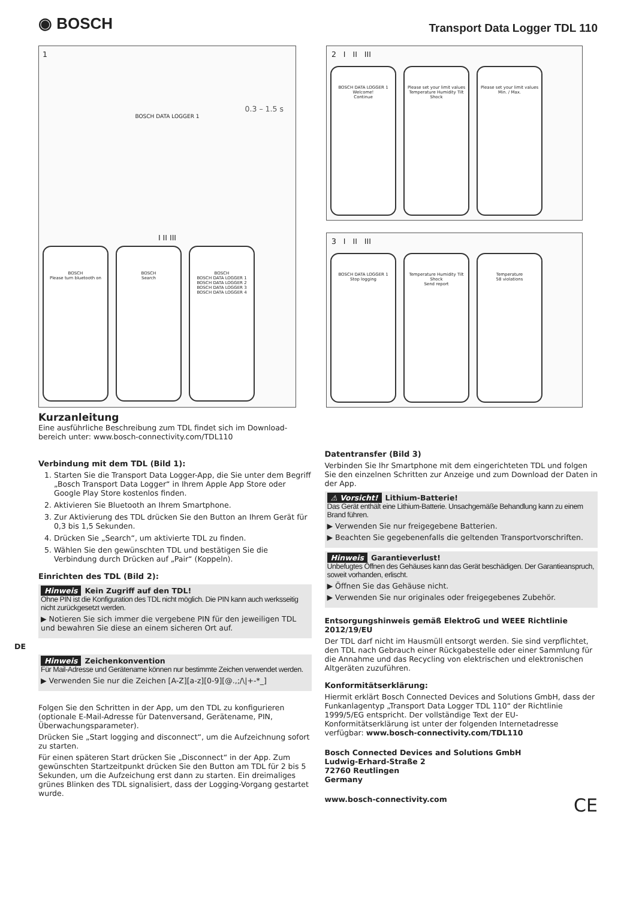◉ BOSCH
Transport Data Logger TDL 110
1
0.3 – 1.5 s
BOSCH DATA LOGGER 1
I II III
BOSCH
Please turn bluetooth on
BOSCH
Search
BOSCH
BOSCH DATA LOGGER 1
BOSCH DATA LOGGER 2
BOSCH DATA LOGGER 3
BOSCH DATA LOGGER 4
2 I II III
BOSCH DATA LOGGER 1
Welcome!
Continue
Please set your limit values
Temperature Humidity Tilt Shock
Please set your limit values
Min. / Max.
3 I II III
BOSCH DATA LOGGER 1
Stop logging
Temperature Humidity Tilt Shock
Send report
Temperature
58 violations
Kurzanleitung
Eine ausführliche Beschreibung zum TDL findet sich im Download-bereich unter: www.bosch-connectivity.com/TDL110
Verbindung mit dem TDL (Bild 1):
1. Starten Sie die Transport Data Logger-App, die Sie unter dem Begriff „Bosch Transport Data Logger“ in Ihrem Apple App Store oder Google Play Store kostenlos finden.
2. Aktivieren Sie Bluetooth an Ihrem Smartphone.
3. Zur Aktivierung des TDL drücken Sie den Button an Ihrem Gerät für 0,3 bis 1,5 Sekunden.
4. Drücken Sie „Search“, um aktivierte TDL zu finden.
5. Wählen Sie den gewünschten TDL und bestätigen Sie die Verbindung durch Drücken auf „Pair“ (Koppeln).
Einrichten des TDL (Bild 2):
Hinweis Kein Zugriff auf den TDL!
Ohne PIN ist die Konfiguration des TDL nicht möglich. Die PIN kann auch werksseitig nicht zurückgesetzt werden.
▶ Notieren Sie sich immer die vergebene PIN für den jeweiligen TDL und bewahren Sie diese an einem sicheren Ort auf.
DE
Hinweis Zeichenkonvention
Für Mail-Adresse und Gerätename können nur bestimmte Zeichen verwendet werden.
▶ Verwenden Sie nur die Zeichen [A-Z][a-z][0-9][@.,;/\|+-*_]
Folgen Sie den Schritten in der App, um den TDL zu konfigurieren (optionale E-Mail-Adresse für Datenversand, Gerätename, PIN, Überwachungsparameter).
Drücken Sie „Start logging and disconnect“, um die Aufzeichnung sofort zu starten.
Für einen späteren Start drücken Sie „Disconnect“ in der App. Zum gewünschten Startzeitpunkt drücken Sie den Button am TDL für 2 bis 5 Sekunden, um die Aufzeichung erst dann zu starten. Ein dreimaliges grünes Blinken des TDL signalisiert, dass der Logging-Vorgang gestartet wurde.
Datentransfer (Bild 3)
Verbinden Sie Ihr Smartphone mit dem eingerichteten TDL und folgen Sie den einzelnen Schritten zur Anzeige und zum Download der Daten in der App.
⚠ Vorsicht! Lithium-Batterie!
Das Gerät enthält eine Lithium-Batterie. Unsachgemäße Behandlung kann zu einem Brand führen.
▶ Verwenden Sie nur freigegebene Batterien.
▶ Beachten Sie gegebenenfalls die geltenden Transportvorschriften.
Hinweis Garantieverlust!
Unbefugtes Öffnen des Gehäuses kann das Gerät beschädigen. Der Garantieanspruch, soweit vorhanden, erlischt.
▶ Öffnen Sie das Gehäuse nicht.
▶ Verwenden Sie nur originales oder freigegebenes Zubehör.
Entsorgungshinweis gemäß ElektroG und WEEE Richtlinie 2012/19/EU
Der TDL darf nicht im Hausmüll entsorgt werden. Sie sind verpflichtet, den TDL nach Gebrauch einer Rückgabestelle oder einer Sammlung für die Annahme und das Recycling von elektrischen und elektronischen Altgeräten zuzuführen.
Konformitätserklärung:
Hiermit erklärt Bosch Connected Devices and Solutions GmbH, dass der Funkanlagentyp „Transport Data Logger TDL 110“ der Richtlinie 1999/5/EG entspricht. Der vollständige Text der EU-Konformitätserklärung ist unter der folgenden Internetadresse verfügbar: www.bosch-connectivity.com/TDL110
Bosch Connected Devices and Solutions GmbH
Ludwig-Erhard-Straße 2
72760 Reutlingen
Germany
www.bosch-connectivity.com CE